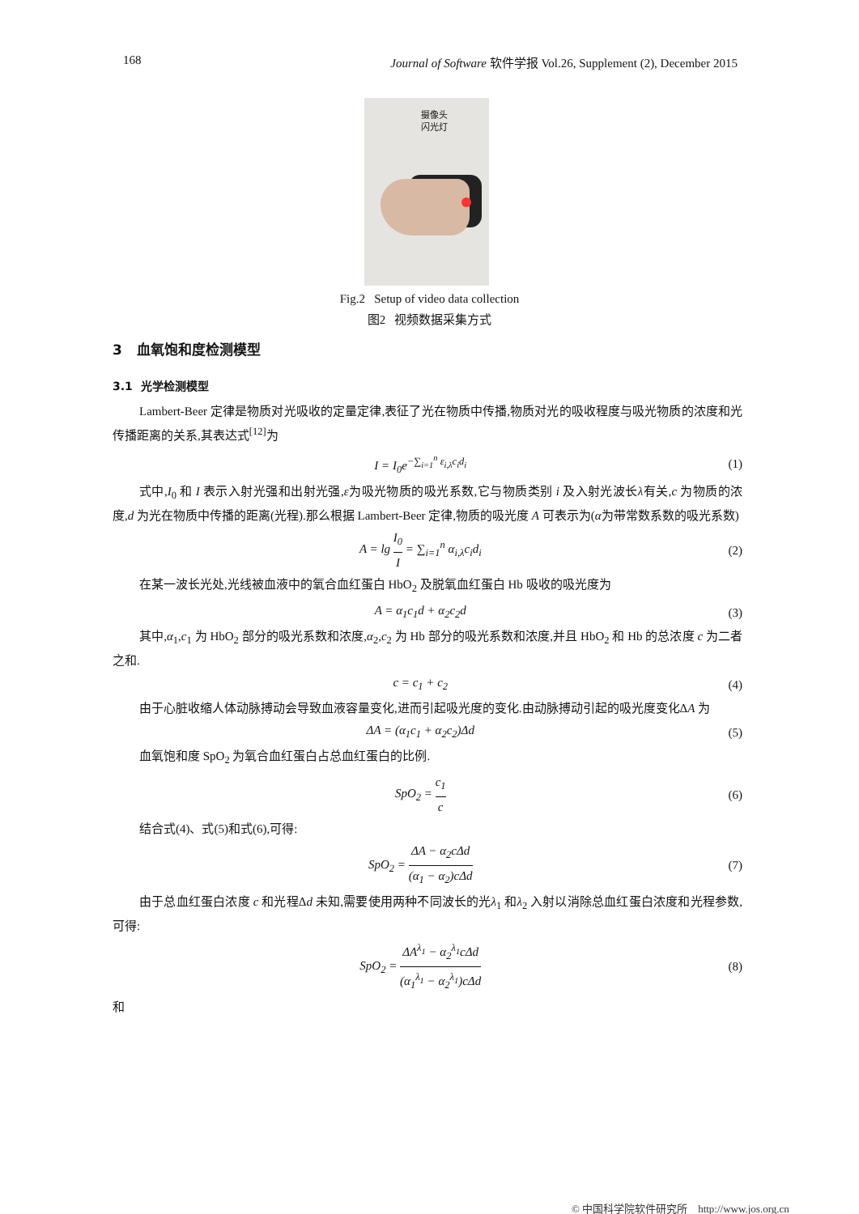168 Journal of Software 软件学报 Vol.26, Supplement (2), December 2015
摄像头
闪光灯
Fig.2 Setup of video data collection
图2 视频数据采集方式
3 血氧饱和度检测模型
3.1 光学检测模型
Lambert-Beer 定律是物质对光吸收的定量定律,表征了光在物质中传播,物质对光的吸收程度与吸光物质的浓度和光传播距离的关系,其表达式<sup>[12]</sup>为
I = I<sub>0</sub>e<sup>−∑<sub>i=1</sub><sup>n</sup> ε<sub>i,λ</sub>c<sub>i</sub>d<sub>i</sub></sup> (1)
式中,I<sub>0</sub> 和 I 表示入射光强和出射光强,ε为吸光物质的吸光系数,它与物质类别 i 及入射光波长λ有关,c 为物质的浓度,d 为光在物质中传播的距离(光程).那么根据 Lambert-Beer 定律,物质的吸光度 A 可表示为(α为带常数系数的吸光系数)
A = lg I<sub>0</sub> I = ∑<sub>i=1</sub><sup>n</sup> α<sub>i,λ</sub>c<sub>i</sub>d<sub>i</sub> (2)
在某一波长光处,光线被血液中的氧合血红蛋白 HbO<sub>2</sub> 及脱氧血红蛋白 Hb 吸收的吸光度为
A = α<sub>1</sub>c<sub>1</sub>d + α<sub>2</sub>c<sub>2</sub>d (3)
其中,α<sub>1</sub>,c<sub>1</sub> 为 HbO<sub>2</sub> 部分的吸光系数和浓度,α<sub>2</sub>,c<sub>2</sub> 为 Hb 部分的吸光系数和浓度,并且 HbO<sub>2</sub> 和 Hb 的总浓度 c 为二者之和.
c = c<sub>1</sub> + c<sub>2</sub> (4)
由于心脏收缩人体动脉搏动会导致血液容量变化,进而引起吸光度的变化.由动脉搏动引起的吸光度变化ΔA 为
ΔA = (α<sub>1</sub>c<sub>1</sub> + α<sub>2</sub>c<sub>2</sub>)Δd (5)
血氧饱和度 SpO<sub>2</sub> 为氧合血红蛋白占总血红蛋白的比例.
SpO<sub>2</sub> = c<sub>1</sub> c (6)
结合式(4)、式(5)和式(6),可得:
SpO<sub>2</sub> = ΔA − α<sub>2</sub>cΔd (α<sub>1</sub> − α<sub>2</sub>)cΔd (7)
由于总血红蛋白浓度 c 和光程Δd 未知,需要使用两种不同波长的光λ<sub>1</sub> 和λ<sub>2</sub> 入射以消除总血红蛋白浓度和光程参数,可得:
SpO<sub>2</sub> = ΔA<sup>λ<sub>1</sub></sup> − α<sub>2</sub><sup>λ<sub>1</sub></sup>cΔd (α<sub>1</sub><sup>λ<sub>1</sub></sup> − α<sub>2</sub><sup>λ<sub>1</sub></sup>)cΔd (8)
和
© 中国科学院软件研究所 http://www.jos.org.cn